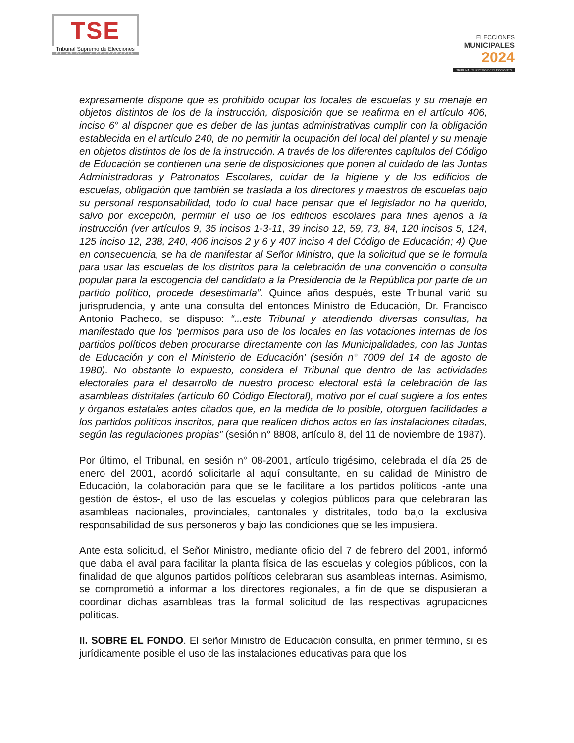TSE
Tribunal Supremo de Elecciones
PILAR DE LA DEMOCRACIA
ELECCIONES
MUNICIPALES
2024
TRIBUNAL SUPREMO DE ELECCIONES
expresamente dispone que es prohibido ocupar los locales de escuelas y su menaje en objetos distintos de los de la instrucción, disposición que se reafirma en el artículo 406, inciso 6° al disponer que es deber de las juntas administrativas cumplir con la obligación establecida en el artículo 240, de no permitir la ocupación del local del plantel y su menaje en objetos distintos de los de la instrucción. A través de los diferentes capítulos del Código de Educación se contienen una serie de disposiciones que ponen al cuidado de las Juntas Administradoras y Patronatos Escolares, cuidar de la higiene y de los edificios de escuelas, obligación que también se traslada a los directores y maestros de escuelas bajo su personal responsabilidad, todo lo cual hace pensar que el legislador no ha querido, salvo por excepción, permitir el uso de los edificios escolares para fines ajenos a la instrucción (ver artículos 9, 35 incisos 1-3-11, 39 inciso 12, 59, 73, 84, 120 incisos 5, 124, 125 inciso 12, 238, 240, 406 incisos 2 y 6 y 407 inciso 4 del Código de Educación; 4) Que en consecuencia, se ha de manifestar al Señor Ministro, que la solicitud que se le formula para usar las escuelas de los distritos para la celebración de una convención o consulta popular para la escogencia del candidato a la Presidencia de la República por parte de un partido político, procede desestimarla”. Quince años después, este Tribunal varió su jurisprudencia, y ante una consulta del entonces Ministro de Educación, Dr. Francisco Antonio Pacheco, se dispuso: “...este Tribunal y atendiendo diversas consultas, ha manifestado que los ‘permisos para uso de los locales en las votaciones internas de los partidos políticos deben procurarse directamente con las Municipalidades, con las Juntas de Educación y con el Ministerio de Educación’ (sesión n° 7009 del 14 de agosto de 1980). No obstante lo expuesto, considera el Tribunal que dentro de las actividades electorales para el desarrollo de nuestro proceso electoral está la celebración de las asambleas distritales (artículo 60 Código Electoral), motivo por el cual sugiere a los entes y órganos estatales antes citados que, en la medida de lo posible, otorguen facilidades a los partidos políticos inscritos, para que realicen dichos actos en las instalaciones citadas, según las regulaciones propias” (sesión n° 8808, artículo 8, del 11 de noviembre de 1987).
Por último, el Tribunal, en sesión n° 08-2001, artículo trigésimo, celebrada el día 25 de enero del 2001, acordó solicitarle al aquí consultante, en su calidad de Ministro de Educación, la colaboración para que se le facilitare a los partidos políticos -ante una gestión de éstos-, el uso de las escuelas y colegios públicos para que celebraran las asambleas nacionales, provinciales, cantonales y distritales, todo bajo la exclusiva responsabilidad de sus personeros y bajo las condiciones que se les impusiera.
Ante esta solicitud, el Señor Ministro, mediante oficio del 7 de febrero del 2001, informó que daba el aval para facilitar la planta física de las escuelas y colegios públicos, con la finalidad de que algunos partidos políticos celebraran sus asambleas internas. Asimismo, se comprometió a informar a los directores regionales, a fin de que se dispusieran a coordinar dichas asambleas tras la formal solicitud de las respectivas agrupaciones políticas.
II. SOBRE EL FONDO. El señor Ministro de Educación consulta, en primer término, si es jurídicamente posible el uso de las instalaciones educativas para que los